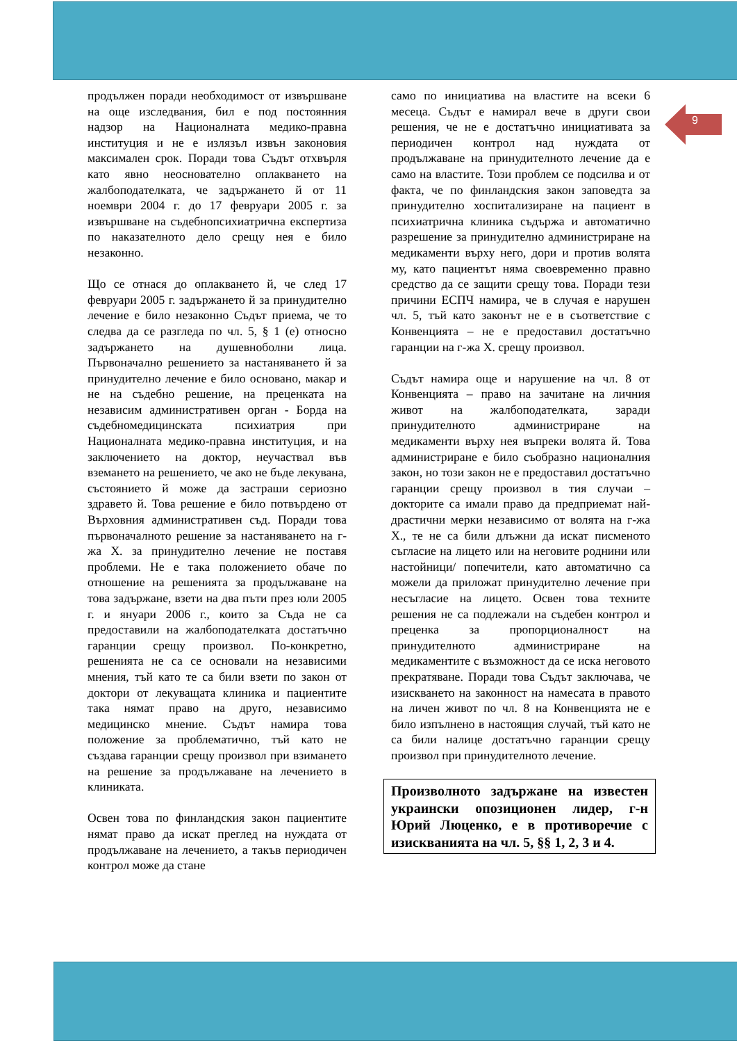9
продължен поради необходимост от извършване на още изследвания, бил е под постоянния надзор на Националната медико-правна институция и не е излязъл извън законовия максимален срок. Поради това Съдът отхвърля като явно неоснователно оплакването на жалбоподателката, че задържането й от 11 ноември 2004 г. до 17 февруари 2005 г. за извършване на съдебнопсихиатрична експертиза по наказателното дело срещу нея е било незаконно.
Що се отнася до оплакването й, че след 17 февруари 2005 г. задържането й за принудително лечение е било незаконно Съдът приема, че то следва да се разгледа по чл. 5, § 1 (е) относно задържането на душевноболни лица. Първоначално решението за настаняването й за принудително лечение е било основано, макар и не на съдебно решение, на преценката на независим административен орган - Борда на съдебномедицинската психиатрия при Националната медико-правна институция, и на заключението на доктор, неучаствал във вземането на решението, че ако не бъде лекувана, състоянието й може да застраши сериозно здравето й. Това решение е било потвърдено от Върховния административен съд. Поради това първоначалното решение за настаняването на г-жа Х. за принудително лечение не поставя проблеми. Не е така положението обаче по отношение на решенията за продължаване на това задържане, взети на два пъти през юли 2005 г. и януари 2006 г., които за Съда не са предоставили на жалбоподателката достатъчно гаранции срещу произвол. По-конкретно, решенията не са се основали на независими мнения, тъй като те са били взети по закон от доктори от лекуващата клиника и пациентите така нямат право на друго, независимо медицинско мнение. Съдът намира това положение за проблематично, тъй като не създава гаранции срещу произвол при взимането на решение за продължаване на лечението в клиниката.
Освен това по финландския закон пациентите нямат право да искат преглед на нуждата от продължаване на лечението, а такъв периодичен контрол може да стане
само по инициатива на властите на всеки 6 месеца. Съдът е намирал вече в други свои решения, че не е достатъчно инициативата за периодичен контрол над нуждата от продължаване на принудителното лечение да е само на властите. Този проблем се подсилва и от факта, че по финландския закон заповедта за принудително хоспитализиране на пациент в психиатрична клиника съдържа и автоматично разрешение за принудително администриране на медикаменти върху него, дори и против волята му, като пациентът няма своевременно правно средство да се защити срещу това. Поради тези причини ЕСПЧ намира, че в случая е нарушен чл. 5, тъй като законът не е в съответствие с Конвенцията – не е предоставил достатъчно гаранции на г-жа Х. срещу произвол.
Съдът намира още и нарушение на чл. 8 от Конвенцията – право на зачитане на личния живот на жалбоподателката, заради принудителното администриране на медикаменти върху нея въпреки волята й. Това администриране е било съобразно националния закон, но този закон не е предоставил достатъчно гаранции срещу произвол в тия случаи – докторите са имали право да предприемат най-драстични мерки независимо от волята на г-жа Х., те не са били длъжни да искат писменото съгласие на лицето или на неговите роднини или настойници/ попечители, като автоматично са можели да приложат принудително лечение при несъгласие на лицето. Освен това техните решения не са подлежали на съдебен контрол и преценка за пропорционалност на принудителното администриране на медикаментите с възможност да се иска неговото прекратяване. Поради това Съдът заключава, че изискването на законност на намесата в правото на личен живот по чл. 8 на Конвенцията не е било изпълнено в настоящия случай, тъй като не са били налице достатъчно гаранции срещу произвол при принудителното лечение.
Произволното задържане на известен украински опозиционен лидер, г-н Юрий Люценко, е в противоречие с изискванията на чл. 5, §§ 1, 2, 3 и 4.